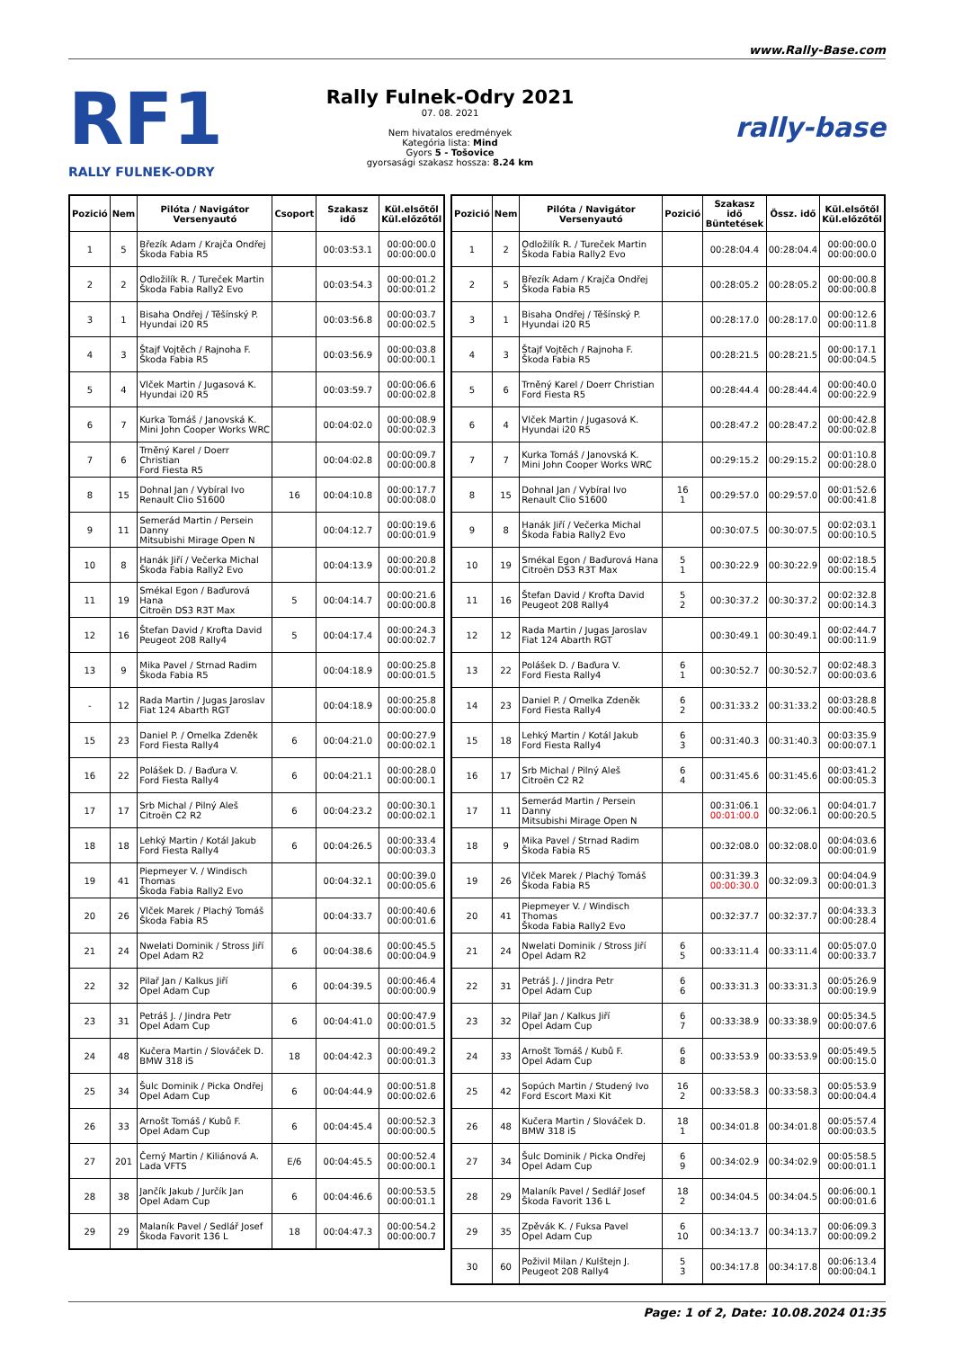www.Rally-Base.com
RF1
RALLY FULNEK-ODRY
Rally Fulnek-Odry 2021
07. 08. 2021
Nem hivatalos eredmények
Kategória lista: Mind
Gyors 5 - Tošovice
gyorsasági szakasz hossza: 8.24 km
rally-base
| Pozició | Nem | Pilóta / Navigátor Versenyautó | Csoport | Szakasz idő | Kül.elsőtől Kül.előzőtől |
| --- | --- | --- | --- | --- | --- |
| 1 | 5 | Březík Adam / Krajča Ondřej Škoda Fabia R5 | | 00:03:53.1 | 00:00:00.0 00:00:00.0 |
| 2 | 2 | Odložilík R. / Tureček Martin Škoda Fabia Rally2 Evo | | 00:03:54.3 | 00:00:01.2 00:00:01.2 |
| 3 | 1 | Bisaha Ondřej / Těšínský P. Hyundai i20 R5 | | 00:03:56.8 | 00:00:03.7 00:00:02.5 |
| 4 | 3 | Štajf Vojtěch / Rajnoha F. Škoda Fabia R5 | | 00:03:56.9 | 00:00:03.8 00:00:00.1 |
| 5 | 4 | Vlček Martin / Jugasová K. Hyundai i20 R5 | | 00:03:59.7 | 00:00:06.6 00:00:02.8 |
| 6 | 7 | Kurka Tomáš / Janovská K. Mini John Cooper Works WRC | | 00:04:02.0 | 00:00:08.9 00:00:02.3 |
| 7 | 6 | Trněný Karel / Doerr Christian Ford Fiesta R5 | | 00:04:02.8 | 00:00:09.7 00:00:00.8 |
| 8 | 15 | Dohnal Jan / Vybíral Ivo Renault Clio S1600 | 16 | 00:04:10.8 | 00:00:17.7 00:00:08.0 |
| 9 | 11 | Semerád Martin / Persein Danny Mitsubishi Mirage Open N | | 00:04:12.7 | 00:00:19.6 00:00:01.9 |
| 10 | 8 | Hanák Jiří / Večerka Michal Škoda Fabia Rally2 Evo | | 00:04:13.9 | 00:00:20.8 00:00:01.2 |
| 11 | 19 | Smékal Egon / Baďurová Hana Citroën DS3 R3T Max | 5 | 00:04:14.7 | 00:00:21.6 00:00:00.8 |
| 12 | 16 | Štefan David / Krofta David Peugeot 208 Rally4 | 5 | 00:04:17.4 | 00:00:24.3 00:00:02.7 |
| 13 | 9 | Mika Pavel / Strnad Radim Škoda Fabia R5 | | 00:04:18.9 | 00:00:25.8 00:00:01.5 |
| - | 12 | Rada Martin / Jugas Jaroslav Fiat 124 Abarth RGT | | 00:04:18.9 | 00:00:25.8 00:00:00.0 |
| 15 | 23 | Daniel P. / Omelka Zdeněk Ford Fiesta Rally4 | 6 | 00:04:21.0 | 00:00:27.9 00:00:02.1 |
| 16 | 22 | Polášek D. / Baďura V. Ford Fiesta Rally4 | 6 | 00:04:21.1 | 00:00:28.0 00:00:00.1 |
| 17 | 17 | Srb Michal / Pilný Aleš Citroën C2 R2 | 6 | 00:04:23.2 | 00:00:30.1 00:00:02.1 |
| 18 | 18 | Lehký Martin / Kotál Jakub Ford Fiesta Rally4 | 6 | 00:04:26.5 | 00:00:33.4 00:00:03.3 |
| 19 | 41 | Piepmeyer V. / Windisch Thomas Škoda Fabia Rally2 Evo | | 00:04:32.1 | 00:00:39.0 00:00:05.6 |
| 20 | 26 | Vlček Marek / Plachý Tomáš Škoda Fabia R5 | | 00:04:33.7 | 00:00:40.6 00:00:01.6 |
| 21 | 24 | Nwelati Dominik / Stross Jiří Opel Adam R2 | 6 | 00:04:38.6 | 00:00:45.5 00:00:04.9 |
| 22 | 32 | Pilař Jan / Kalkus Jiří Opel Adam Cup | 6 | 00:04:39.5 | 00:00:46.4 00:00:00.9 |
| 23 | 31 | Petráš J. / Jindra Petr Opel Adam Cup | 6 | 00:04:41.0 | 00:00:47.9 00:00:01.5 |
| 24 | 48 | Kučera Martin / Slováček D. BMW 318 iS | 18 | 00:04:42.3 | 00:00:49.2 00:00:01.3 |
| 25 | 34 | Šulc Dominik / Picka Ondřej Opel Adam Cup | 6 | 00:04:44.9 | 00:00:51.8 00:00:02.6 |
| 26 | 33 | Arnošt Tomáš / Kubů F. Opel Adam Cup | 6 | 00:04:45.4 | 00:00:52.3 00:00:00.5 |
| 27 | 201 | Černý Martin / Kiliánová A. Lada VFTS | E/6 | 00:04:45.5 | 00:00:52.4 00:00:00.1 |
| 28 | 38 | Jančík Jakub / Jurčík Jan Opel Adam Cup | 6 | 00:04:46.6 | 00:00:53.5 00:00:01.1 |
| 29 | 29 | Malaník Pavel / Sedlář Josef Škoda Favorit 136 L | 18 | 00:04:47.3 | 00:00:54.2 00:00:00.7 |
| Pozició | Nem | Pilóta / Navigátor Versenyautó | Pozició | Szakasz idő Büntetések | Össz. idő | Kül.elsőtől Kül.előzőtől |
| --- | --- | --- | --- | --- | --- | --- |
| 1 | 2 | Odložilík R. / Tureček Martin Škoda Fabia Rally2 Evo | | 00:28:04.4 | 00:28:04.4 | 00:00:00.0 00:00:00.0 |
| 2 | 5 | Březík Adam / Krajča Ondřej Škoda Fabia R5 | | 00:28:05.2 | 00:28:05.2 | 00:00:00.8 00:00:00.8 |
| 3 | 1 | Bisaha Ondřej / Těšínský P. Hyundai i20 R5 | | 00:28:17.0 | 00:28:17.0 | 00:00:12.6 00:00:11.8 |
| 4 | 3 | Štajf Vojtěch / Rajnoha F. Škoda Fabia R5 | | 00:28:21.5 | 00:28:21.5 | 00:00:17.1 00:00:04.5 |
| 5 | 6 | Trněný Karel / Doerr Christian Ford Fiesta R5 | | 00:28:44.4 | 00:28:44.4 | 00:00:40.0 00:00:22.9 |
| 6 | 4 | Vlček Martin / Jugasová K. Hyundai i20 R5 | | 00:28:47.2 | 00:28:47.2 | 00:00:42.8 00:00:02.8 |
| 7 | 7 | Kurka Tomáš / Janovská K. Mini John Cooper Works WRC | | 00:29:15.2 | 00:29:15.2 | 00:01:10.8 00:00:28.0 |
| 8 | 15 | Dohnal Jan / Vybíral Ivo Renault Clio S1600 | 16 1 | 00:29:57.0 | 00:29:57.0 | 00:01:52.6 00:00:41.8 |
| 9 | 8 | Hanák Jiří / Večerka Michal Škoda Fabia Rally2 Evo | | 00:30:07.5 | 00:30:07.5 | 00:02:03.1 00:00:10.5 |
| 10 | 19 | Smékal Egon / Baďurová Hana Citroën DS3 R3T Max | 5 1 | 00:30:22.9 | 00:30:22.9 | 00:02:18.5 00:00:15.4 |
| 11 | 16 | Štefan David / Krofta David Peugeot 208 Rally4 | 5 2 | 00:30:37.2 | 00:30:37.2 | 00:02:32.8 00:00:14.3 |
| 12 | 12 | Rada Martin / Jugas Jaroslav Fiat 124 Abarth RGT | | 00:30:49.1 | 00:30:49.1 | 00:02:44.7 00:00:11.9 |
| 13 | 22 | Polášek D. / Baďura V. Ford Fiesta Rally4 | 6 1 | 00:30:52.7 | 00:30:52.7 | 00:02:48.3 00:00:03.6 |
| 14 | 23 | Daniel P. / Omelka Zdeněk Ford Fiesta Rally4 | 6 2 | 00:31:33.2 | 00:31:33.2 | 00:03:28.8 00:00:40.5 |
| 15 | 18 | Lehký Martin / Kotál Jakub Ford Fiesta Rally4 | 6 3 | 00:31:40.3 | 00:31:40.3 | 00:03:35.9 00:00:07.1 |
| 16 | 17 | Srb Michal / Pilný Aleš Citroën C2 R2 | 6 4 | 00:31:45.6 | 00:31:45.6 | 00:03:41.2 00:00:05.3 |
| 17 | 11 | Semerád Martin / Persein Danny Mitsubishi Mirage Open N | | 00:31:06.1 00:01:00.0 | 00:32:06.1 | 00:04:01.7 00:00:20.5 |
| 18 | 9 | Mika Pavel / Strnad Radim Škoda Fabia R5 | | 00:32:08.0 | 00:32:08.0 | 00:04:03.6 00:00:01.9 |
| 19 | 26 | Vlček Marek / Plachý Tomáš Škoda Fabia R5 | | 00:31:39.3 00:00:30.0 | 00:32:09.3 | 00:04:04.9 00:00:01.3 |
| 20 | 41 | Piepmeyer V. / Windisch Thomas Škoda Fabia Rally2 Evo | | 00:32:37.7 | 00:32:37.7 | 00:04:33.3 00:00:28.4 |
| 21 | 24 | Nwelati Dominik / Stross Jiří Opel Adam R2 | 6 5 | 00:33:11.4 | 00:33:11.4 | 00:05:07.0 00:00:33.7 |
| 22 | 31 | Petráš J. / Jindra Petr Opel Adam Cup | 6 6 | 00:33:31.3 | 00:33:31.3 | 00:05:26.9 00:00:19.9 |
| 23 | 32 | Pilař Jan / Kalkus Jiří Opel Adam Cup | 6 7 | 00:33:38.9 | 00:33:38.9 | 00:05:34.5 00:00:07.6 |
| 24 | 33 | Arnošt Tomáš / Kubů F. Opel Adam Cup | 6 8 | 00:33:53.9 | 00:33:53.9 | 00:05:49.5 00:00:15.0 |
| 25 | 42 | Sopúch Martin / Studený Ivo Ford Escort Maxi Kit | 16 2 | 00:33:58.3 | 00:33:58.3 | 00:05:53.9 00:00:04.4 |
| 26 | 48 | Kučera Martin / Slováček D. BMW 318 iS | 18 1 | 00:34:01.8 | 00:34:01.8 | 00:05:57.4 00:00:03.5 |
| 27 | 34 | Šulc Dominik / Picka Ondřej Opel Adam Cup | 6 9 | 00:34:02.9 | 00:34:02.9 | 00:05:58.5 00:00:01.1 |
| 28 | 29 | Malaník Pavel / Sedlář Josef Škoda Favorit 136 L | 18 2 | 00:34:04.5 | 00:34:04.5 | 00:06:00.1 00:00:01.6 |
| 29 | 35 | Zpěvák K. / Fuksa Pavel Opel Adam Cup | 6 10 | 00:34:13.7 | 00:34:13.7 | 00:06:09.3 00:00:09.2 |
| 30 | 60 | Poživil Milan / Kulštejn J. Peugeot 208 Rally4 | 5 3 | 00:34:17.8 | 00:34:17.8 | 00:06:13.4 00:00:04.1 |
Page: 1 of 2, Date: 10.08.2024 01:35